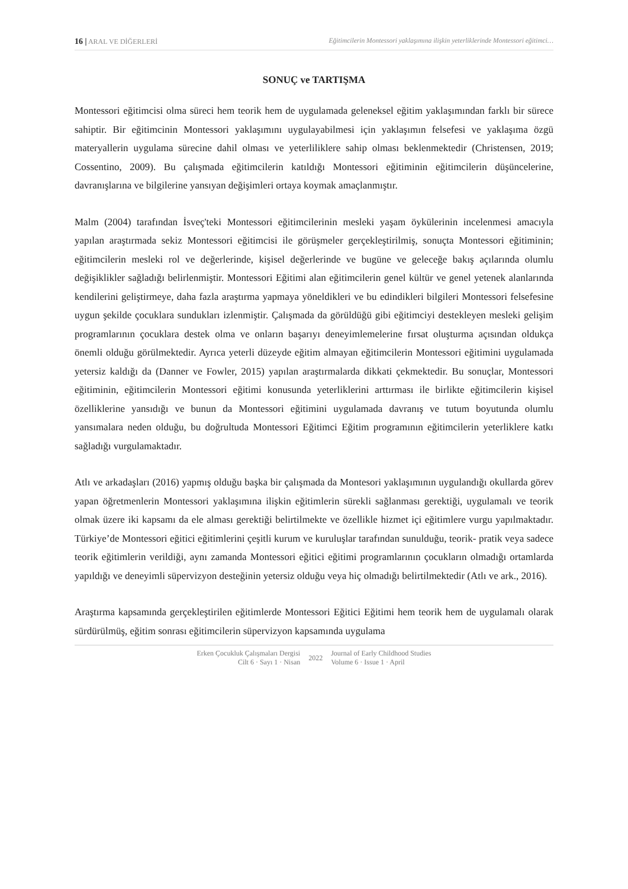16 | ARAL VE DİĞERLERİ Eğitimcilerin Montessori yaklaşımına ilişkin yeterliklerinde Montessori eğitimci…
SONUÇ ve TARTIŞMA
Montessori eğitimcisi olma süreci hem teorik hem de uygulamada geleneksel eğitim yaklaşımından farklı bir sürece sahiptir. Bir eğitimcinin Montessori yaklaşımını uygulayabilmesi için yaklaşımın felsefesi ve yaklaşıma özgü materyallerin uygulama sürecine dahil olması ve yeterliliklere sahip olması beklenmektedir (Christensen, 2019; Cossentino, 2009). Bu çalışmada eğitimcilerin katıldığı Montessori eğitiminin eğitimcilerin düşüncelerine, davranışlarına ve bilgilerine yansıyan değişimleri ortaya koymak amaçlanmıştır.
Malm (2004) tarafından İsveç'teki Montessori eğitimcilerinin mesleki yaşam öykülerinin incelenmesi amacıyla yapılan araştırmada sekiz Montessori eğitimcisi ile görüşmeler gerçekleştirilmiş, sonuçta Montessori eğitiminin; eğitimcilerin mesleki rol ve değerlerinde, kişisel değerlerinde ve bugüne ve geleceğe bakış açılarında olumlu değişiklikler sağladığı belirlenmiştir. Montessori Eğitimi alan eğitimcilerin genel kültür ve genel yetenek alanlarında kendilerini geliştirmeye, daha fazla araştırma yapmaya yöneldikleri ve bu edindikleri bilgileri Montessori felsefesine uygun şekilde çocuklara sundukları izlenmiştir. Çalışmada da görüldüğü gibi eğitimciyi destekleyen mesleki gelişim programlarının çocuklara destek olma ve onların başarıyı deneyimlemelerine fırsat oluşturma açısından oldukça önemli olduğu görülmektedir. Ayrıca yeterli düzeyde eğitim almayan eğitimcilerin Montessori eğitimini uygulamada yetersiz kaldığı da (Danner ve Fowler, 2015) yapılan araştırmalarda dikkati çekmektedir. Bu sonuçlar, Montessori eğitiminin, eğitimcilerin Montessori eğitimi konusunda yeterliklerini arttırması ile birlikte eğitimcilerin kişisel özelliklerine yansıdığı ve bunun da Montessori eğitimini uygulamada davranış ve tutum boyutunda olumlu yansımalara neden olduğu, bu doğrultuda Montessori Eğitimci Eğitim programının eğitimcilerin yeterliklere katkı sağladığı vurgulamaktadır.
Atlı ve arkadaşları (2016) yapmış olduğu başka bir çalışmada da Montesori yaklaşımının uygulandığı okullarda görev yapan öğretmenlerin Montessori yaklaşımına ilişkin eğitimlerin sürekli sağlanması gerektiği, uygulamalı ve teorik olmak üzere iki kapsamı da ele alması gerektiği belirtilmekte ve özellikle hizmet içi eğitimlere vurgu yapılmaktadır. Türkiye’de Montessori eğitici eğitimlerini çeşitli kurum ve kuruluşlar tarafından sunulduğu, teorik- pratik veya sadece teorik eğitimlerin verildiği, aynı zamanda Montessori eğitici eğitimi programlarının çocukların olmadığı ortamlarda yapıldığı ve deneyimli süpervizyon desteğinin yetersiz olduğu veya hiç olmadığı belirtilmektedir (Atlı ve ark., 2016).
Araştırma kapsamında gerçekleştirilen eğitimlerde Montessori Eğitici Eğitimi hem teorik hem de uygulamalı olarak sürdürülmüş, eğitim sonrası eğitimcilerin süpervizyon kapsamında uygulama
Erken Çocukluk Çalışmaları Dergisi
Cilt 6 · Sayı 1 · Nisan
2022
Journal of Early Childhood Studies
Volume 6 · Issue 1 · April